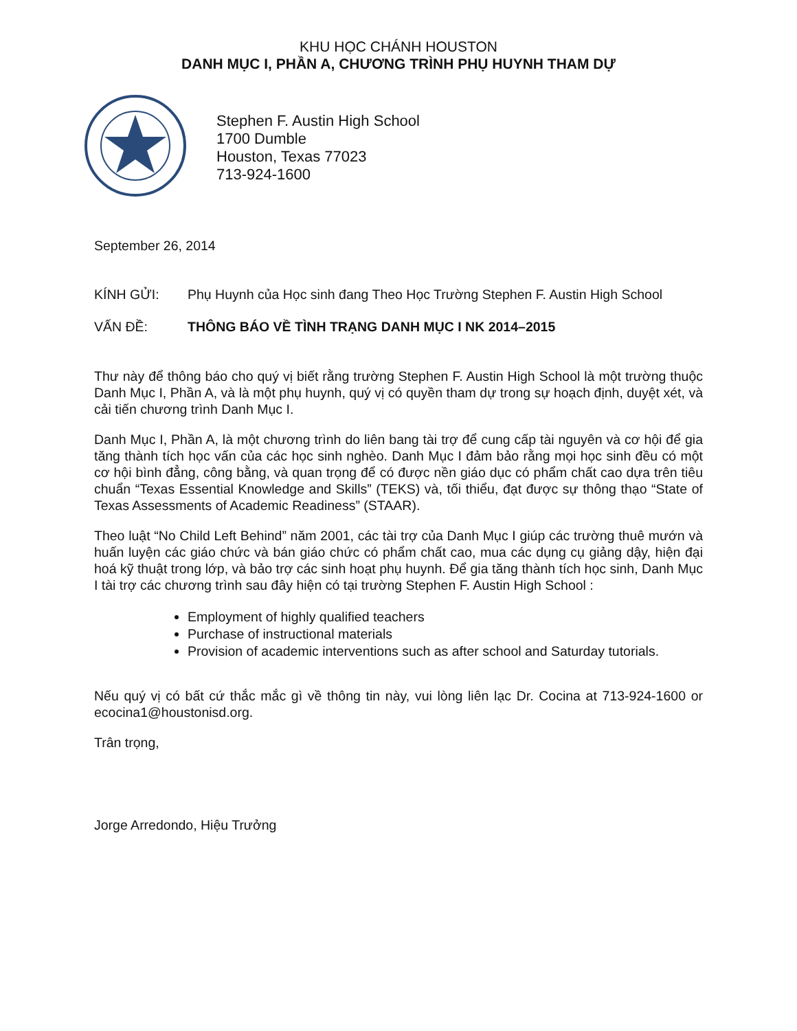KHU HỌC CHÁNH HOUSTON
DANH MỤC I, PHẦN A, CHƯƠNG TRÌNH PHỤ HUYNH THAM DỰ
Stephen F. Austin High School
1700 Dumble
Houston, Texas 77023
713-924-1600
September 26, 2014
KÍNH GỬI: Phụ Huynh của Học sinh đang Theo Học Trường Stephen F. Austin High School
VẤN ĐỀ: THÔNG BÁO VỀ TÌNH TRẠNG DANH MỤC I NK 2014–2015
Thư này để thông báo cho quý vị biết rằng trường Stephen F. Austin High School là một trường thuộc Danh Mục I, Phần A, và là một phụ huynh, quý vị có quyền tham dự trong sự hoạch định, duyệt xét, và cải tiến chương trình Danh Mục I.
Danh Mục I, Phần A, là một chương trình do liên bang tài trợ để cung cấp tài nguyên và cơ hội để gia tăng thành tích học vấn của các học sinh nghèo. Danh Mục I đảm bảo rằng mọi học sinh đều có một cơ hội bình đẳng, công bằng, và quan trọng để có được nền giáo dục có phẩm chất cao dựa trên tiêu chuẩn “Texas Essential Knowledge and Skills” (TEKS) và, tối thiểu, đạt được sự thông thạo “State of Texas Assessments of Academic Readiness” (STAAR).
Theo luật “No Child Left Behind” năm 2001, các tài trợ của Danh Mục I giúp các trường thuê mướn và huấn luyện các giáo chức và bán giáo chức có phẩm chất cao, mua các dụng cụ giảng dậy, hiện đại hoá kỹ thuật trong lớp, và bảo trợ các sinh hoạt phụ huynh. Để gia tăng thành tích học sinh, Danh Mục I tài trợ các chương trình sau đây hiện có tại trường Stephen F. Austin High School :
Employment of highly qualified teachers
Purchase of instructional materials
Provision of academic interventions such as after school and Saturday tutorials.
Nếu quý vị có bất cứ thắc mắc gì về thông tin này, vui lòng liên lạc Dr. Cocina at 713-924-1600 or ecocina1@houstonisd.org.
Trân trọng,
Jorge Arredondo, Hiệu Trưởng